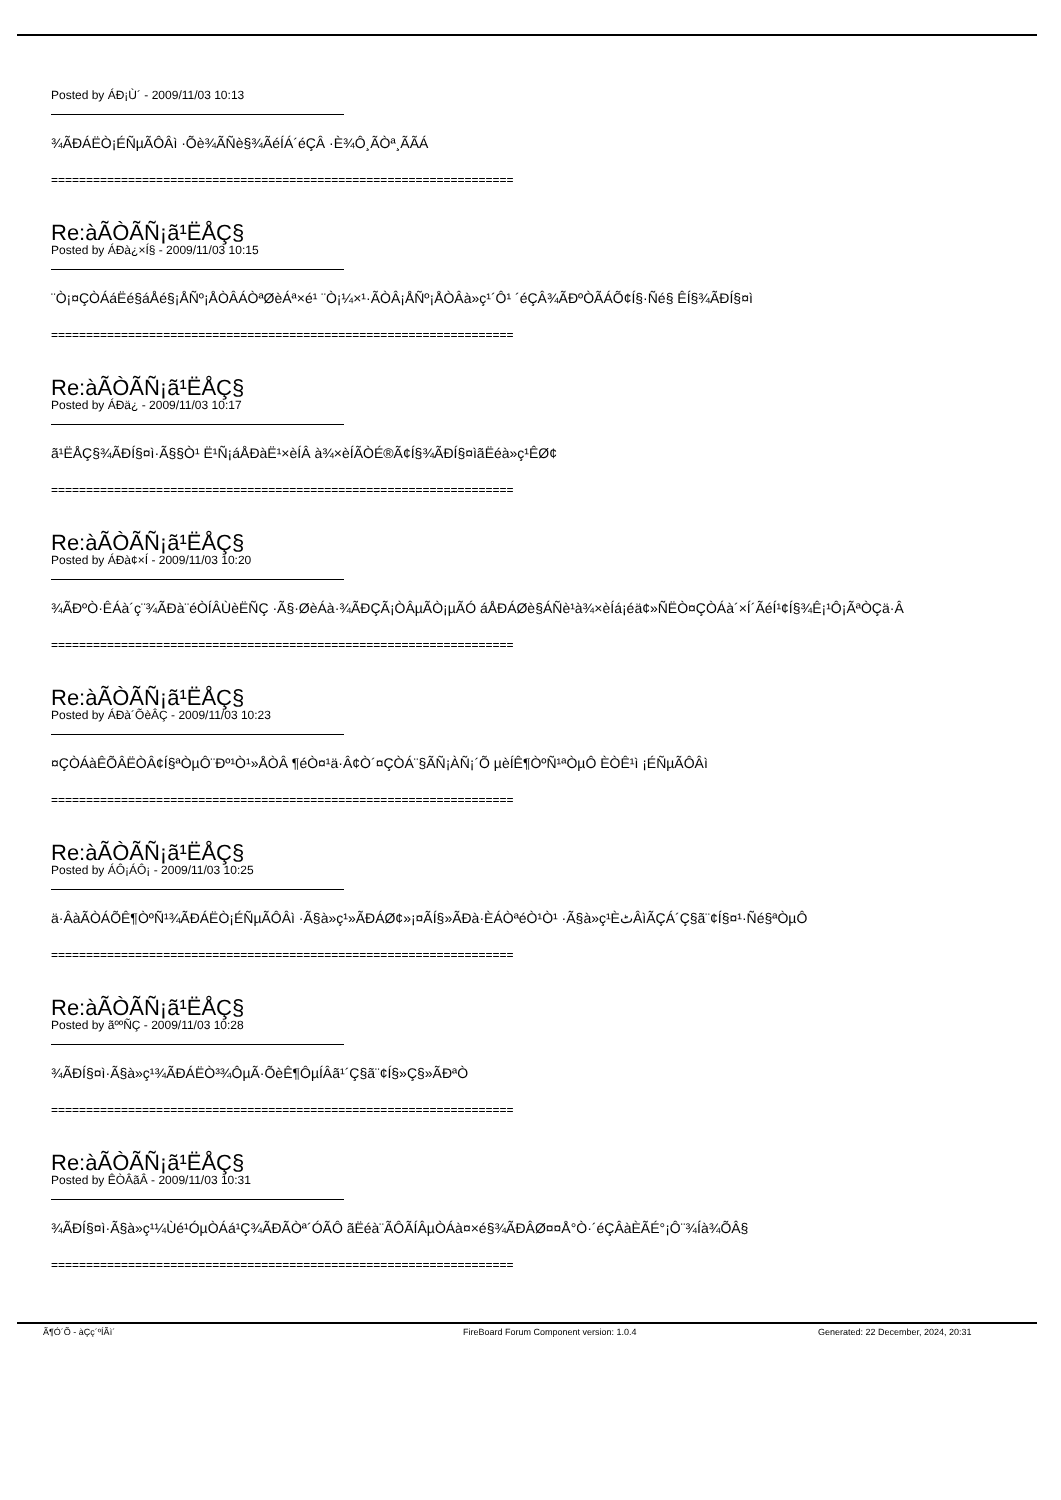Posted by ÁÐ¡Ù´ - 2009/11/03 10:13
¾ÃÐÁËÒ¡ÉÑµÃÔÂì ·Õè¾ÃÑè§¾ÃéÍÁ´éÇÂ ·È¾Ô¸ÃÒª¸ÃÃÁ
==================================================================
Re:àÃÒÃÑ¡ã¹ËÅÇ§
Posted by ÁÐà¿×Í§ - 2009/11/03 10:15
¨Ò¡¤ÇÒÁáËé§áÅé§¡ÅÑº¡ÅÒÂÁÒªØèÁª×é¹ ¨Ò¡¼×¹·ÃÒÂ¡ÅÑº¡ÅÒÂà»ç¹´Ô¹ ´éÇÂ¾ÃÐºÒÃÁÕ¢Í§·Ñé§ ÊÍ§¾ÃÐÍ§¤ì
==================================================================
Re:àÃÒÃÑ¡ã¹ËÅÇ§
Posted by ÁÐä¿ - 2009/11/03 10:17
ã¹ËÅÇ§¾ÃÐÍ§¤ì·Ã§§Ò¹ Ë¹Ñ¡áÅÐàË¹×èÍÂ à¾×èÍÃÒÉ®Ã¢Í§¾ÃÐÍ§¤ìãËéà»ç¹ÊØ¢
==================================================================
Re:àÃÒÃÑ¡ã¹ËÅÇ§
Posted by ÁÐà¢×Í - 2009/11/03 10:20
¾ÃÐºÒ·ÊÁà´ç¨¾ÃÐà¨éÒÍÂÙèËÑÇ ·Ã§·ØèÁà·¾ÃÐÇÃ¡ÒÂµÃÒ¡µÃÓ áÅÐÁØè§ÁÑè¹à¾×èÍá¡éä¢»Ñ­ËÒ¤ÇÒÁà´×Í´ÃéÍ¹¢Í§¾Ê¡¹Ô¡ÃªÒÇä·Â
==================================================================
Re:àÃÒÃÑ¡ã¹ËÅÇ§
Posted by ÁÐà´ÕèÂÇ - 2009/11/03 10:23
¤ÇÒÁàÊÕÂËÒÂ¢Í§ªÒµÔ¨Ðº¹Ò¹»ÅÒÂ ¶éÒ¤¹ä·Â¢Ò´¤ÇÒÁ¨§ÃÑ¡ÀÑ¡´Õ µèÍÊ¶ÒºÑ¹ªÒµÔ ÈÒÊ¹ì ¡ÉÑµÃÔÂì
==================================================================
Re:àÃÒÃÑ¡ã¹ËÅÇ§
Posted by ÁÔ¡ÁÔ¡ - 2009/11/03 10:25
ä·ÂàÃÒÁÕÊ¶ÒºÑ¹¾ÃÐÁËÒ¡ÉÑµÃÔÂì ·Ã§à»ç¹»ÃÐÁØ¢»¡¤ÃÍ§»ÃÐà·ÈÁÒªéÒ¹Ò¹ ·Ã§à»ç¹ÈٹÂìÃÇÁ´Ç§ã¨¢Í§¤¹·Ñé§ªÒµÔ
==================================================================
Re:àÃÒÃÑ¡ã¹ËÅÇ§
Posted by ãººÑÇ - 2009/11/03 10:28
¾ÃÐÍ§¤ì·Ã§à»ç¹¾ÃÐÁËÒ³¾ÔµÃ·ÕèÊ¶ÔµÍÂã¹´Ç§ã¨¢Í§»Ç§»ÃÐªÒ
==================================================================
Re:àÃÒÃÑ¡ã¹ËÅÇ§
Posted by ÊÒÂãÂ - 2009/11/03 10:31
¾ÃÐÍ§¤ì·Ã§à»ç¹¼Ùé¹ÓµÒÁá¹Ç¾ÃÐÃÒª´ÓÃÔ ãËéà¨ÃÔ­ÃÍÂµÒÁà¤×é§¾ÃÐÂØ¤¤Å°Ò·´éÇÂàÈÃÉ°¡Ô¨¾Íà¾ÕÂ§
==================================================================
Ã¶Ó´Õ - àÇç´ºÍÃì´ FireBoard Forum Component version: 1.0.4 Generated: 22 December, 2024, 20:31